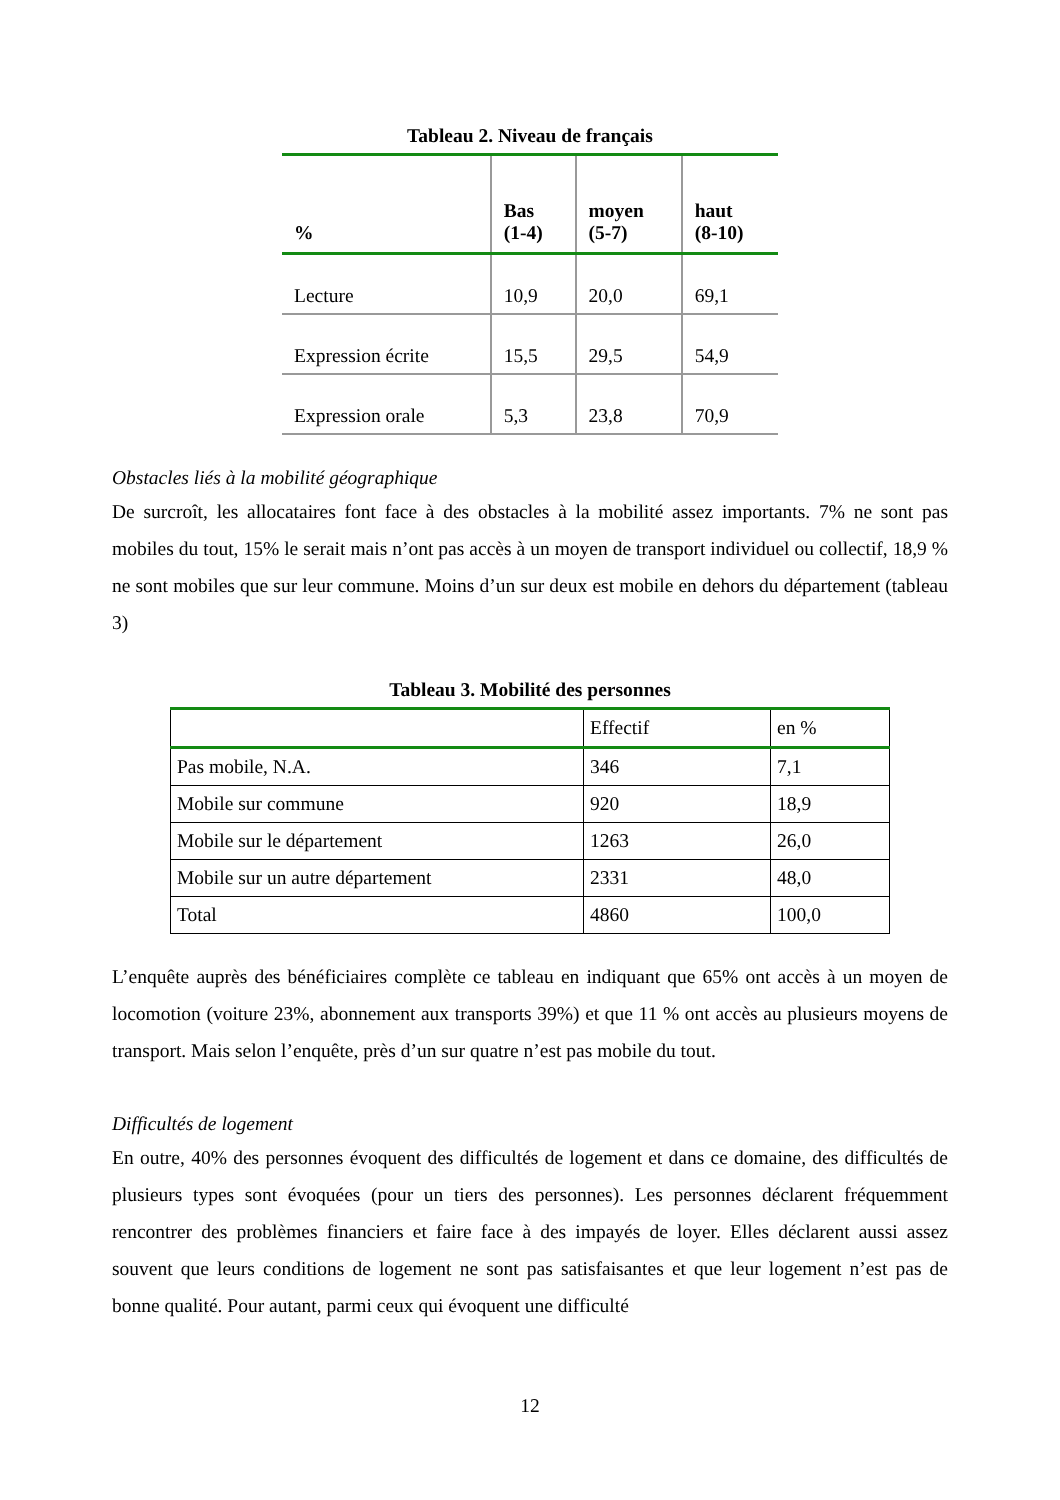Tableau 2. Niveau de français
| % | Bas (1-4) | moyen (5-7) | haut (8-10) |
| --- | --- | --- | --- |
| Lecture | 10,9 | 20,0 | 69,1 |
| Expression écrite | 15,5 | 29,5 | 54,9 |
| Expression orale | 5,3 | 23,8 | 70,9 |
Obstacles liés à la mobilité géographique
De surcroît, les allocataires font face à des obstacles à la mobilité assez importants. 7% ne sont pas mobiles du tout, 15% le serait mais n’ont pas accès à un moyen de transport individuel ou collectif, 18,9 % ne sont mobiles que sur leur commune. Moins d’un sur deux est mobile en dehors du département (tableau 3)
Tableau 3. Mobilité des personnes
| | Effectif | en % |
| Pas mobile, N.A. | 346 | 7,1 |
| Mobile sur commune | 920 | 18,9 |
| Mobile sur le département | 1263 | 26,0 |
| Mobile sur un autre département | 2331 | 48,0 |
| Total | 4860 | 100,0 |
L’enquête auprès des bénéficiaires complète ce tableau en indiquant que 65% ont accès à un moyen de locomotion (voiture 23%, abonnement aux transports 39%) et que 11 % ont accès au plusieurs moyens de transport. Mais selon l’enquête, près d’un sur quatre n’est pas mobile du tout.
Difficultés de logement
En outre, 40% des personnes évoquent des difficultés de logement et dans ce domaine, des difficultés de plusieurs types sont évoquées (pour un tiers des personnes). Les personnes déclarent fréquemment rencontrer des problèmes financiers et faire face à des impayés de loyer. Elles déclarent aussi assez souvent que leurs conditions de logement ne sont pas satisfaisantes et que leur logement n’est pas de bonne qualité. Pour autant, parmi ceux qui évoquent une difficulté
12